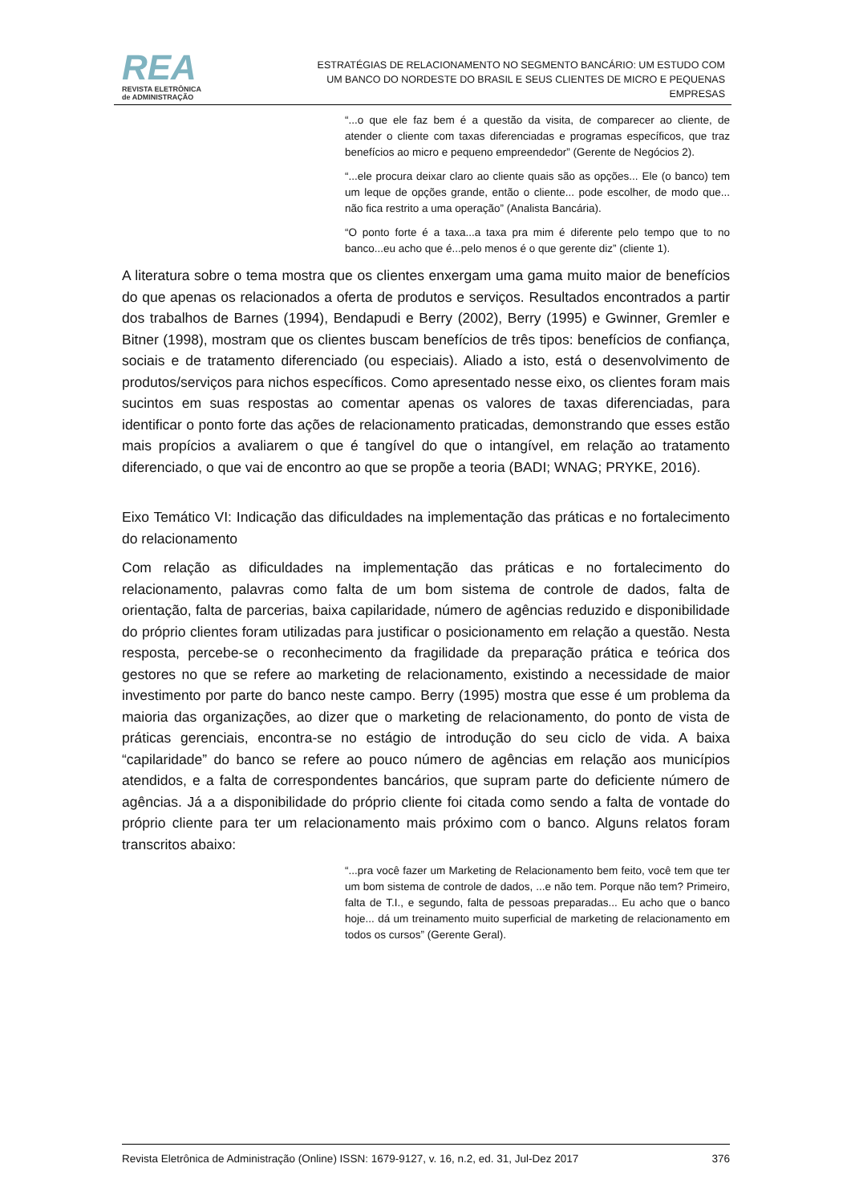REA
REVISTA ELETRÔNICA
de ADMINISTRAÇÃO
ESTRATÉGIAS DE RELACIONAMENTO NO SEGMENTO BANCÁRIO: UM ESTUDO COM UM BANCO DO NORDESTE DO BRASIL E SEUS CLIENTES DE MICRO E PEQUENAS EMPRESAS
“...o que ele faz bem é a questão da visita, de comparecer ao cliente, de atender o cliente com taxas diferenciadas e programas específicos, que traz benefícios ao micro e pequeno empreendedor” (Gerente de Negócios 2).
“...ele procura deixar claro ao cliente quais são as opções... Ele (o banco) tem um leque de opções grande, então o cliente... pode escolher, de modo que... não fica restrito a uma operação” (Analista Bancária).
“O ponto forte é a taxa...a taxa pra mim é diferente pelo tempo que to no banco...eu acho que é...pelo menos é o que gerente diz” (cliente 1).
A literatura sobre o tema mostra que os clientes enxergam uma gama muito maior de benefícios do que apenas os relacionados a oferta de produtos e serviços. Resultados encontrados a partir dos trabalhos de Barnes (1994), Bendapudi e Berry (2002), Berry (1995) e Gwinner, Gremler e Bitner (1998), mostram que os clientes buscam benefícios de três tipos: benefícios de confiança, sociais e de tratamento diferenciado (ou especiais). Aliado a isto, está o desenvolvimento de produtos/serviços para nichos específicos. Como apresentado nesse eixo, os clientes foram mais sucintos em suas respostas ao comentar apenas os valores de taxas diferenciadas, para identificar o ponto forte das ações de relacionamento praticadas, demonstrando que esses estão mais propícios a avaliarem o que é tangível do que o intangível, em relação ao tratamento diferenciado, o que vai de encontro ao que se propõe a teoria (BADI; WNAG; PRYKE, 2016).
Eixo Temático VI: Indicação das dificuldades na implementação das práticas e no fortalecimento do relacionamento
Com relação as dificuldades na implementação das práticas e no fortalecimento do relacionamento, palavras como falta de um bom sistema de controle de dados, falta de orientação, falta de parcerias, baixa capilaridade, número de agências reduzido e disponibilidade do próprio clientes foram utilizadas para justificar o posicionamento em relação a questão. Nesta resposta, percebe-se o reconhecimento da fragilidade da preparação prática e teórica dos gestores no que se refere ao marketing de relacionamento, existindo a necessidade de maior investimento por parte do banco neste campo. Berry (1995) mostra que esse é um problema da maioria das organizações, ao dizer que o marketing de relacionamento, do ponto de vista de práticas gerenciais, encontra-se no estágio de introdução do seu ciclo de vida. A baixa “capilaridade” do banco se refere ao pouco número de agências em relação aos municípios atendidos, e a falta de correspondentes bancários, que supram parte do deficiente número de agências. Já a a disponibilidade do próprio cliente foi citada como sendo a falta de vontade do próprio cliente para ter um relacionamento mais próximo com o banco. Alguns relatos foram transcritos abaixo:
“...pra você fazer um Marketing de Relacionamento bem feito, você tem que ter um bom sistema de controle de dados, ...e não tem. Porque não tem? Primeiro, falta de T.I., e segundo, falta de pessoas preparadas... Eu acho que o banco hoje... dá um treinamento muito superficial de marketing de relacionamento em todos os cursos” (Gerente Geral).
Revista Eletrônica de Administração (Online) ISSN: 1679-9127, v. 16, n.2, ed. 31, Jul-Dez 2017 376